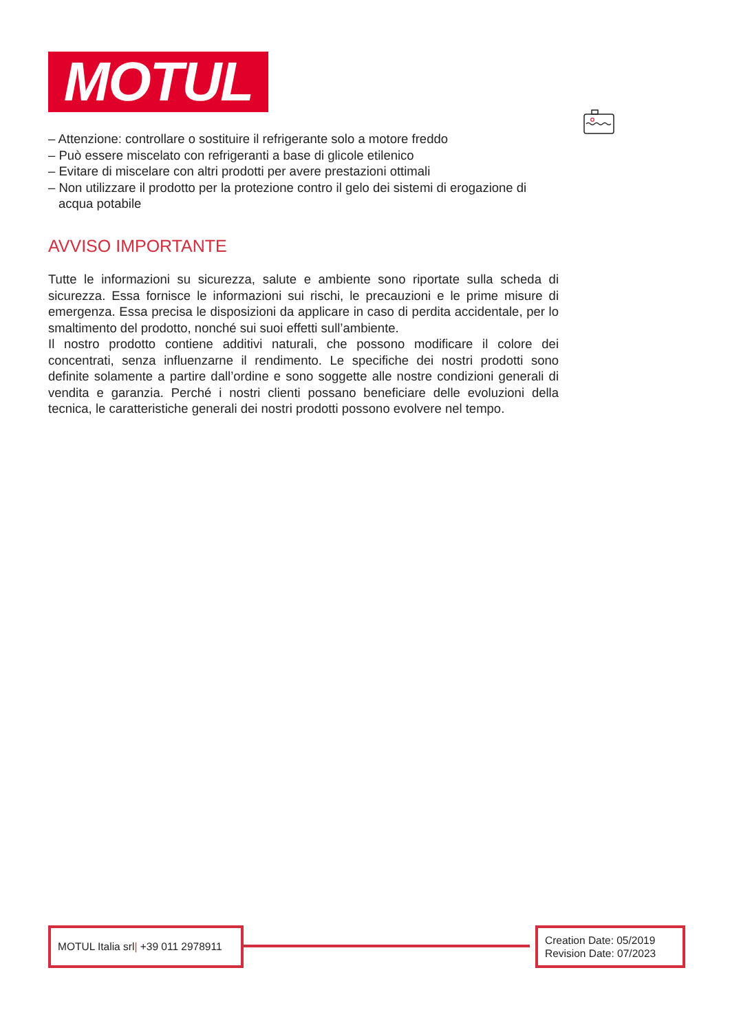MOTUL
– Attenzione: controllare o sostituire il refrigerante solo a motore freddo
– Può essere miscelato con refrigeranti a base di glicole etilenico
– Evitare di miscelare con altri prodotti per avere prestazioni ottimali
– Non utilizzare il prodotto per la protezione contro il gelo dei sistemi di erogazione di acqua potabile
AVVISO IMPORTANTE
Tutte le informazioni su sicurezza, salute e ambiente sono riportate sulla scheda di sicurezza. Essa fornisce le informazioni sui rischi, le precauzioni e le prime misure di emergenza. Essa precisa le disposizioni da applicare in caso di perdita accidentale, per lo smaltimento del prodotto, nonché sui suoi effetti sull’ambiente.
Il nostro prodotto contiene additivi naturali, che possono modificare il colore dei concentrati, senza influenzarne il rendimento. Le specifiche dei nostri prodotti sono definite solamente a partire dall’ordine e sono soggette alle nostre condizioni generali di vendita e garanzia. Perché i nostri clienti possano beneficiare delle evoluzioni della tecnica, le caratteristiche generali dei nostri prodotti possono evolvere nel tempo.
MOTUL Italia srl| +39 011 2978911
Creation Date: 05/2019
Revision Date: 07/2023